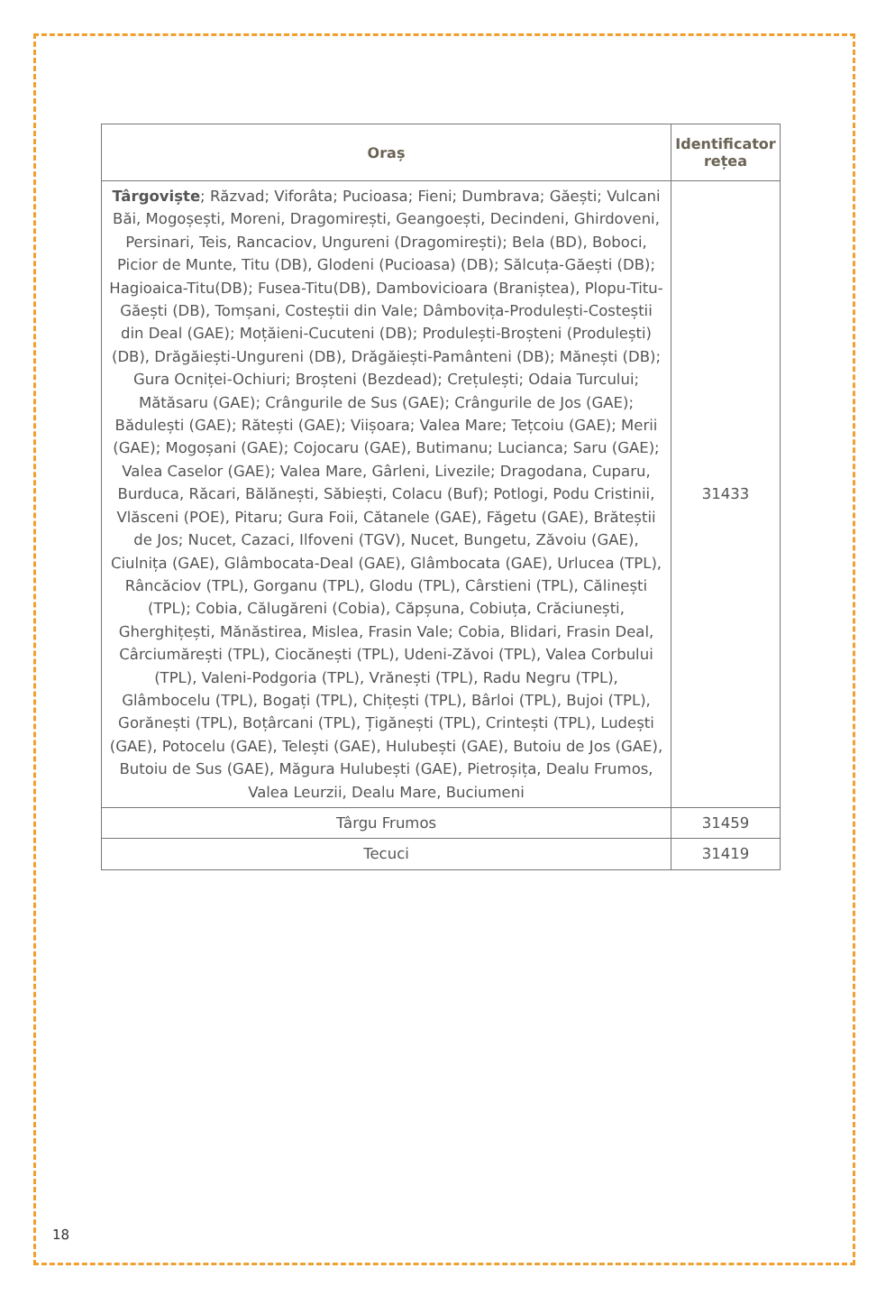| Oraș | Identificator rețea |
| --- | --- |
| Târgoviște ; Răzvad; Viforâta; Pucioasa; Fieni; Dumbrava; Găești; Vulcani Băi, Mogoșești, Moreni, Dragomirești, Geangoești, Decindeni, Ghirdoveni, Persinari, Teis, Rancaciov, Ungureni (Dragomirești); Bela (BD), Boboci, Picior de Munte, Titu (DB), Glodeni (Pucioasa) (DB); Sălcuța-Găești (DB); Hagioaica-Titu(DB); Fusea-Titu(DB), Dambovicioara (Braniștea), Plopu-Titu- Găești (DB), Tomșani, Costeștii din Vale; Dâmbovița-Produlești-Costeștii din Deal (GAE); Moțăieni-Cucuteni (DB); Produlești-Broșteni (Produlești) (DB), Drăgăiești-Ungureni (DB), Drăgăiești-Pamânteni (DB); Mănești (DB); Gura Ocniței-Ochiuri; Broșteni (Bezdead); Crețulești; Odaia Turcului; Mătăsaru (GAE); Crângurile de Sus (GAE); Crângurile de Jos (GAE); Bădulești (GAE); Rătești (GAE); Viișoara; Valea Mare; Tețcoiu (GAE); Merii (GAE); Mogoșani (GAE); Cojocaru (GAE), Butimanu; Lucianca; Saru (GAE); Valea Caselor (GAE); Valea Mare, Gârleni, Livezile; Dragodana, Cuparu, Burduca, Răcari, Bălănești, Săbiești, Colacu (Buf); Potlogi, Podu Cristinii, Vlăsceni (POE), Pitaru; Gura Foii, Cătanele (GAE), Făgetu (GAE), Brăteștii de Jos; Nucet, Cazaci, Ilfoveni (TGV), Nucet, Bungetu, Zăvoiu (GAE), Ciulnița (GAE), Glâmbocata-Deal (GAE), Glâmbocata (GAE), Urlucea (TPL), Râncăciov (TPL), Gorganu (TPL), Glodu (TPL), Cârstieni (TPL), Călinești (TPL); Cobia, Călugăreni (Cobia), Căpșuna, Cobiuța, Crăciunești, Gherghițești, Mănăstirea, Mislea, Frasin Vale; Cobia, Blidari, Frasin Deal, Cârciumărești (TPL), Ciocănești (TPL), Udeni-Zăvoi (TPL), Valea Corbului (TPL), Valeni-Podgoria (TPL), Vrănești (TPL), Radu Negru (TPL), Glâmbocelu (TPL), Bogați (TPL), Chițești (TPL), Bârloi (TPL), Bujoi (TPL), Gorănești (TPL), Boțârcani (TPL), Țigănești (TPL), Crintești (TPL), Ludești (GAE), Potocelu (GAE), Telești (GAE), Hulubești (GAE), Butoiu de Jos (GAE), Butoiu de Sus (GAE), Măgura Hulubești (GAE), Pietroșița, Dealu Frumos, Valea Leurzii, Dealu Mare, Buciumeni | 31433 |
| Târgu Frumos | 31459 |
| Tecuci | 31419 |
18